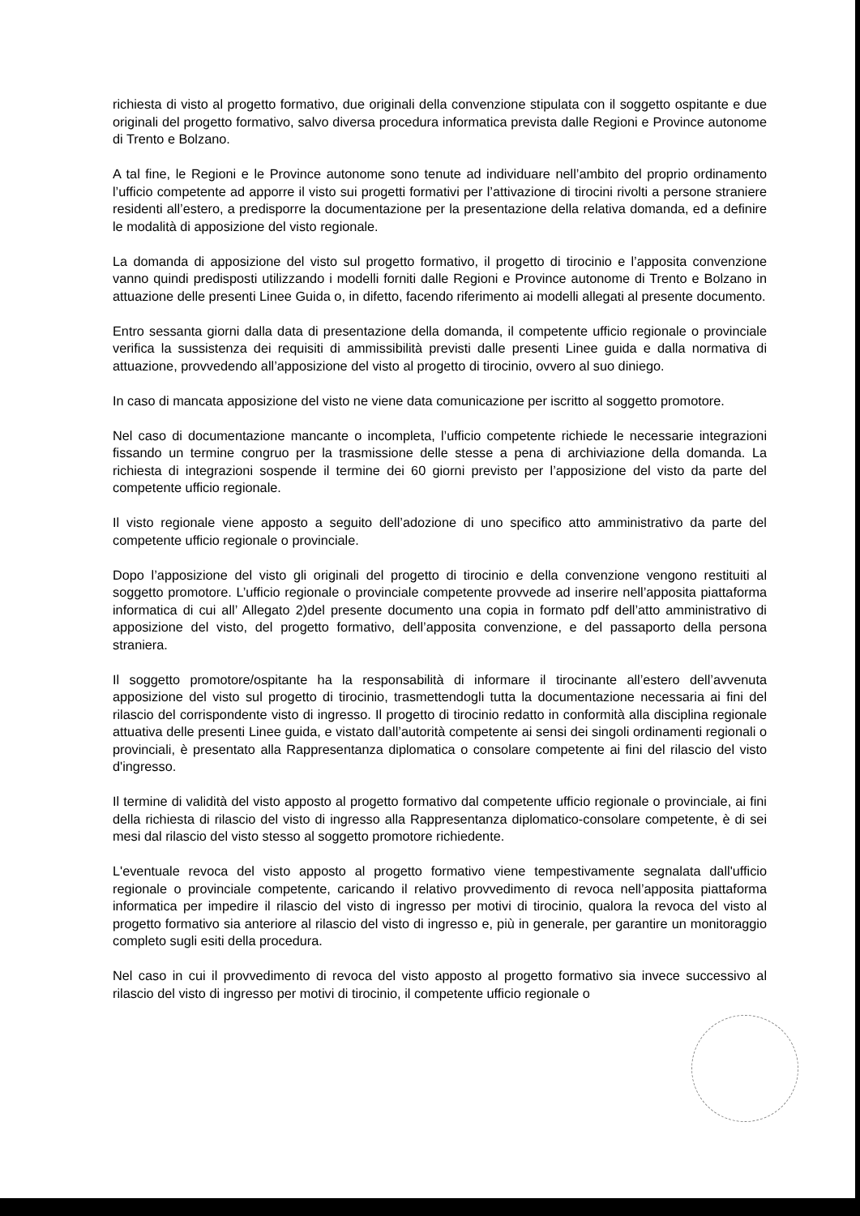richiesta di visto al progetto formativo, due originali della convenzione stipulata con il soggetto ospitante e due originali del progetto formativo, salvo diversa procedura informatica prevista dalle Regioni e Province autonome di Trento e Bolzano.
A tal fine, le Regioni e le Province autonome sono tenute ad individuare nell’ambito del proprio ordinamento l’ufficio competente ad apporre il visto sui progetti formativi per l’attivazione di tirocini rivolti a persone straniere residenti all’estero, a predisporre la documentazione per la presentazione della relativa domanda, ed a definire le modalità di apposizione del visto regionale.
La domanda di apposizione del visto sul progetto formativo, il progetto di tirocinio e l’apposita convenzione vanno quindi predisposti utilizzando i modelli forniti dalle Regioni e Province autonome di Trento e Bolzano in attuazione delle presenti Linee Guida o, in difetto, facendo riferimento ai modelli allegati al presente documento.
Entro sessanta giorni dalla data di presentazione della domanda, il competente ufficio regionale o provinciale verifica la sussistenza dei requisiti di ammissibilità previsti dalle presenti Linee guida e dalla normativa di attuazione, provvedendo all’apposizione del visto al progetto di tirocinio, ovvero al suo diniego.
In caso di mancata apposizione del visto ne viene data comunicazione per iscritto al soggetto promotore.
Nel caso di documentazione mancante o incompleta, l’ufficio competente richiede le necessarie integrazioni fissando un termine congruo per la trasmissione delle stesse a pena di archiviazione della domanda. La richiesta di integrazioni sospende il termine dei 60 giorni previsto per l’apposizione del visto da parte del competente ufficio regionale.
Il visto regionale viene apposto a seguito dell’adozione di uno specifico atto amministrativo da parte del competente ufficio regionale o provinciale.
Dopo l’apposizione del visto gli originali del progetto di tirocinio e della convenzione vengono restituiti al soggetto promotore. L’ufficio regionale o provinciale competente provvede ad inserire nell’apposita piattaforma informatica di cui all’ Allegato 2)del presente documento una copia in formato pdf dell’atto amministrativo di apposizione del visto, del progetto formativo, dell’apposita convenzione, e del passaporto della persona straniera.
Il soggetto promotore/ospitante ha la responsabilità di informare il tirocinante all’estero dell’avvenuta apposizione del visto sul progetto di tirocinio, trasmettendogli tutta la documentazione necessaria ai fini del rilascio del corrispondente visto di ingresso. Il progetto di tirocinio redatto in conformità alla disciplina regionale attuativa delle presenti Linee guida, e vistato dall’autorità competente ai sensi dei singoli ordinamenti regionali o provinciali, è presentato alla Rappresentanza diplomatica o consolare competente ai fini del rilascio del visto d'ingresso.
Il termine di validità del visto apposto al progetto formativo dal competente ufficio regionale o provinciale, ai fini della richiesta di rilascio del visto di ingresso alla Rappresentanza diplomatico-consolare competente, è di sei mesi dal rilascio del visto stesso al soggetto promotore richiedente.
L'eventuale revoca del visto apposto al progetto formativo viene tempestivamente segnalata dall'ufficio regionale o provinciale competente, caricando il relativo provvedimento di revoca nell’apposita piattaforma informatica per impedire il rilascio del visto di ingresso per motivi di tirocinio, qualora la revoca del visto al progetto formativo sia anteriore al rilascio del visto di ingresso e, più in generale, per garantire un monitoraggio completo sugli esiti della procedura.
Nel caso in cui il provvedimento di revoca del visto apposto al progetto formativo sia invece successivo al rilascio del visto di ingresso per motivi di tirocinio, il competente ufficio regionale o